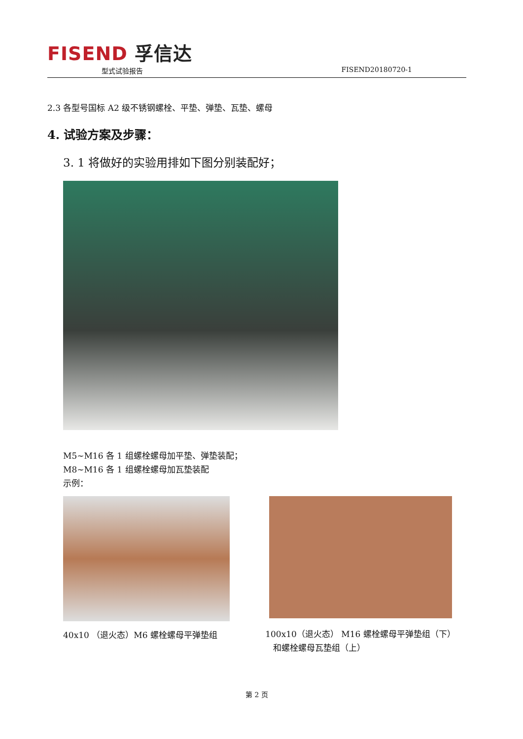FISEND 孚信达
型式试验报告 FISEND20180720-1
2.3 各型号国标 A2 级不锈钢螺栓、平垫、弹垫、瓦垫、螺母
4. 试验方案及步骤：
3. 1 将做好的实验用排如下图分别装配好；
M5~M16 各 1 组螺栓螺母加平垫、弹垫装配；
M8~M16 各 1 组螺栓螺母加瓦垫装配
示例：
40x10 （退火态）M6 螺栓螺母平弹垫组
100x10（退火态） M16 螺栓螺母平弹垫组（下）
和螺栓螺母瓦垫组（上）
第 2 页